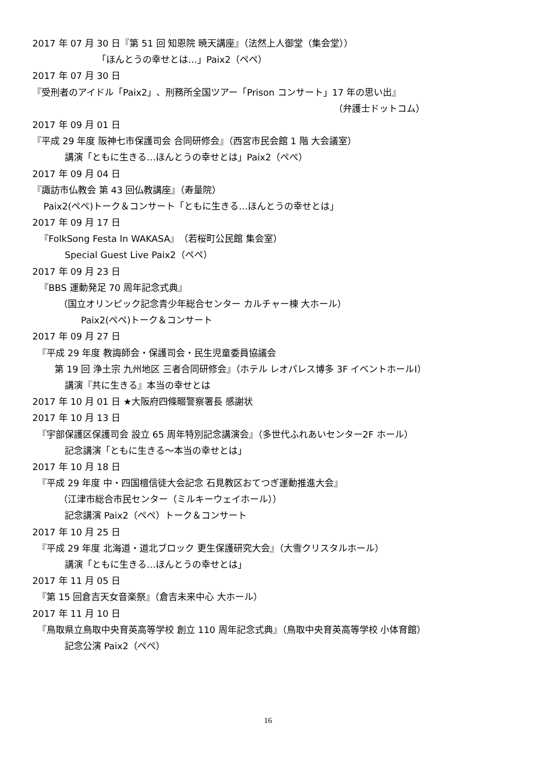2017 年 07 月 30 日『第 51 回 知恩院 暁天講座』（法然上人御堂（集会堂））
「ほんとうの幸せとは…」Paix2（ぺぺ）
2017 年 07 月 30 日
『受刑者のアイドル「Paix2」、刑務所全国ツアー「Prison コンサート」17 年の思い出』
（弁護士ドットコム）
2017 年 09 月 01 日
『平成 29 年度 阪神七市保護司会 合同研修会』（西宮市民会館 1 階 大会議室）
講演「ともに生きる…ほんとうの幸せとは」Paix2（ぺぺ）
2017 年 09 月 04 日
『諏訪市仏教会 第 43 回仏教講座』（寿量院）
Paix2(ぺぺ)トーク＆コンサート「ともに生きる…ほんとうの幸せとは」
2017 年 09 月 17 日
『FolkSong Festa In WAKASA』（若桜町公民館 集会室）
Special Guest Live Paix2（ぺぺ）
2017 年 09 月 23 日
『BBS 運動発足 70 周年記念式典』
（国立オリンピック記念青少年総合センター カルチャー棟 大ホール）
Paix2(ぺぺ)トーク＆コンサート
2017 年 09 月 27 日
『平成 29 年度 教誨師会・保護司会・民生児童委員協議会
第 19 回 浄土宗 九州地区 三者合同研修会』（ホテル レオパレス博多 3F イベントホールⅠ）
講演『共に生きる』本当の幸せとは
2017 年 10 月 01 日 ★大阪府四條畷警察署長 感謝状
2017 年 10 月 13 日
『宇部保護区保護司会 設立 65 周年特別記念講演会』（多世代ふれあいセンター2F ホール）
記念講演「ともに生きる～本当の幸せとは」
2017 年 10 月 18 日
『平成 29 年度 中・四国檀信徒大会記念 石見教区おてつぎ運動推進大会』
（江津市総合市民センター（ミルキーウェイホール））
記念講演 Paix2（ぺぺ）トーク＆コンサート
2017 年 10 月 25 日
『平成 29 年度 北海道・道北ブロック 更生保護研究大会』（大雪クリスタルホール）
講演「ともに生きる…ほんとうの幸せとは」
2017 年 11 月 05 日
『第 15 回倉吉天女音楽祭』（倉吉未来中心 大ホール）
2017 年 11 月 10 日
『鳥取県立鳥取中央育英高等学校 創立 110 周年記念式典』（鳥取中央育英高等学校 小体育館）
記念公演 Paix2（ぺぺ）
16